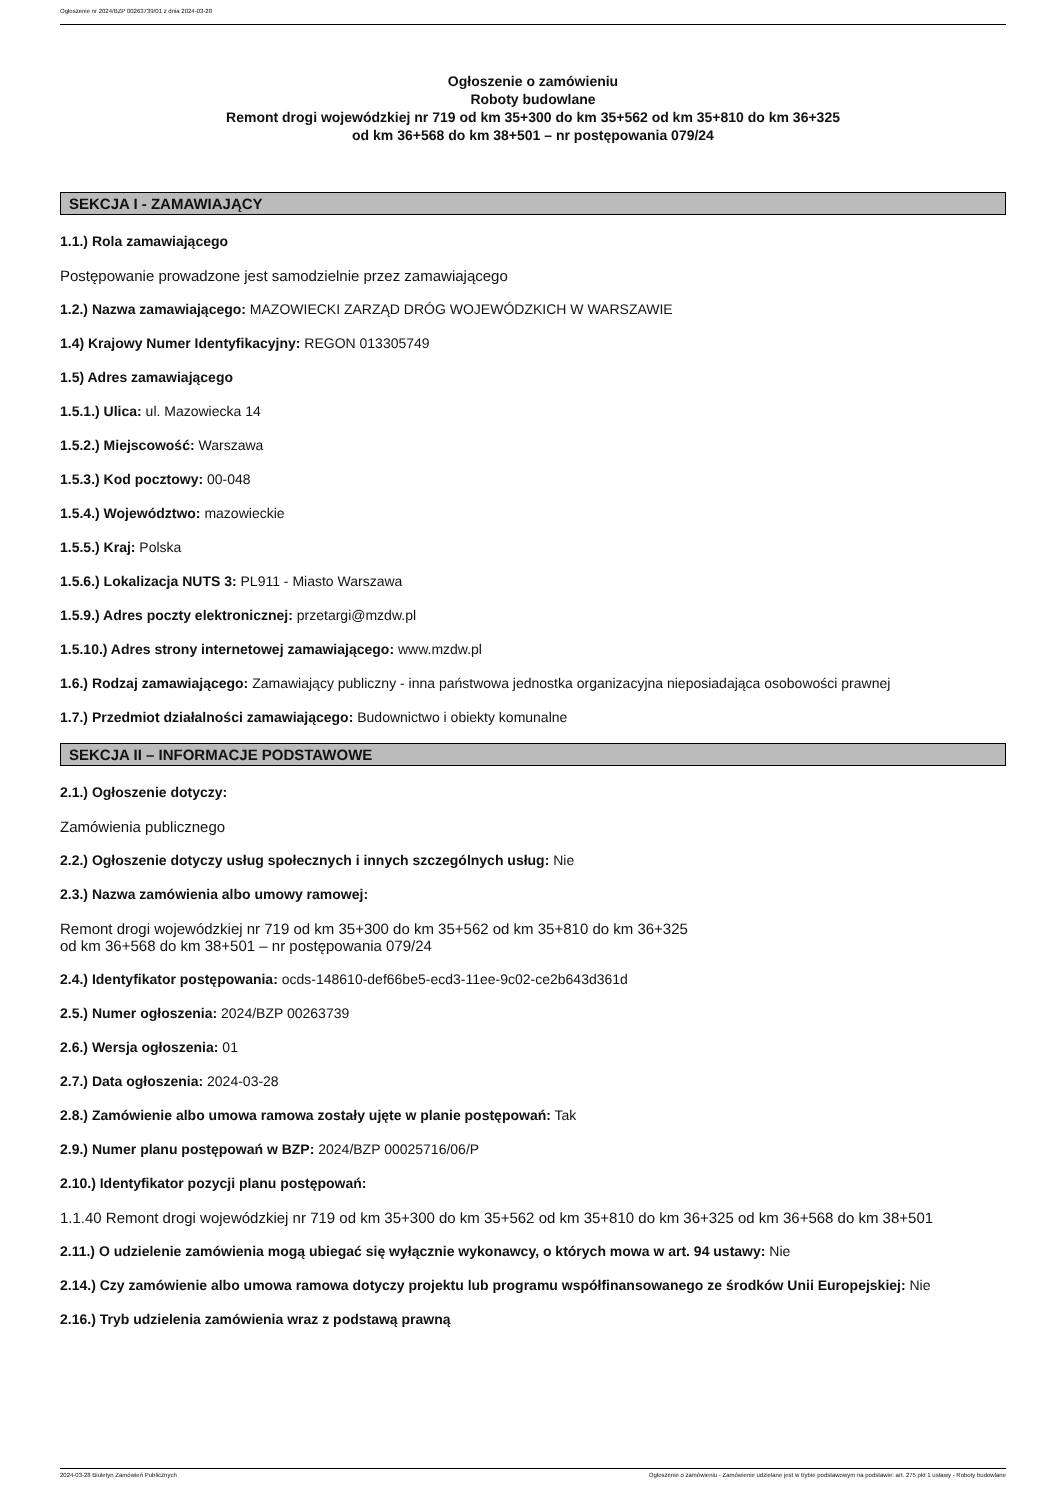Ogłoszenie nr 2024/BZP 00263739/01 z dnia 2024-03-28
Ogłoszenie o zamówieniu
Roboty budowlane
Remont drogi wojewódzkiej nr 719 od km 35+300 do km 35+562 od km 35+810 do km 36+325
od km 36+568 do km 38+501 – nr postępowania 079/24
SEKCJA I - ZAMAWIAJĄCY
1.1.) Rola zamawiającego
Postępowanie prowadzone jest samodzielnie przez zamawiającego
1.2.) Nazwa zamawiającego: MAZOWIECKI ZARZĄD DRÓG WOJEWÓDZKICH W WARSZAWIE
1.4) Krajowy Numer Identyfikacyjny: REGON 013305749
1.5) Adres zamawiającego
1.5.1.) Ulica: ul. Mazowiecka 14
1.5.2.) Miejscowość: Warszawa
1.5.3.) Kod pocztowy: 00-048
1.5.4.) Województwo: mazowieckie
1.5.5.) Kraj: Polska
1.5.6.) Lokalizacja NUTS 3: PL911 - Miasto Warszawa
1.5.9.) Adres poczty elektronicznej: przetargi@mzdw.pl
1.5.10.) Adres strony internetowej zamawiającego: www.mzdw.pl
1.6.) Rodzaj zamawiającego: Zamawiający publiczny - inna państwowa jednostka organizacyjna nieposiadająca osobowości prawnej
1.7.) Przedmiot działalności zamawiającego: Budownictwo i obiekty komunalne
SEKCJA II – INFORMACJE PODSTAWOWE
2.1.) Ogłoszenie dotyczy:
Zamówienia publicznego
2.2.) Ogłoszenie dotyczy usług społecznych i innych szczególnych usług: Nie
2.3.) Nazwa zamówienia albo umowy ramowej:
Remont drogi wojewódzkiej nr 719 od km 35+300 do km 35+562 od km 35+810 do km 36+325
od km 36+568 do km 38+501 – nr postępowania 079/24
2.4.) Identyfikator postępowania: ocds-148610-def66be5-ecd3-11ee-9c02-ce2b643d361d
2.5.) Numer ogłoszenia: 2024/BZP 00263739
2.6.) Wersja ogłoszenia: 01
2.7.) Data ogłoszenia: 2024-03-28
2.8.) Zamówienie albo umowa ramowa zostały ujęte w planie postępowań: Tak
2.9.) Numer planu postępowań w BZP: 2024/BZP 00025716/06/P
2.10.) Identyfikator pozycji planu postępowań:
1.1.40 Remont drogi wojewódzkiej nr 719 od km 35+300 do km 35+562 od km 35+810 do km 36+325 od km 36+568 do km 38+501
2.11.) O udzielenie zamówienia mogą ubiegać się wyłącznie wykonawcy, o których mowa w art. 94 ustawy: Nie
2.14.) Czy zamówienie albo umowa ramowa dotyczy projektu lub programu współfinansowanego ze środków Unii Europejskiej: Nie
2.16.) Tryb udzielenia zamówienia wraz z podstawą prawną
2024-03-28 Biuletyn Zamówień Publicznych Ogłoszenie o zamówieniu - Zamówienie udzielane jest w trybie podstawowym na podstawie: art. 275 pkt 1 ustawy - Roboty budowlane